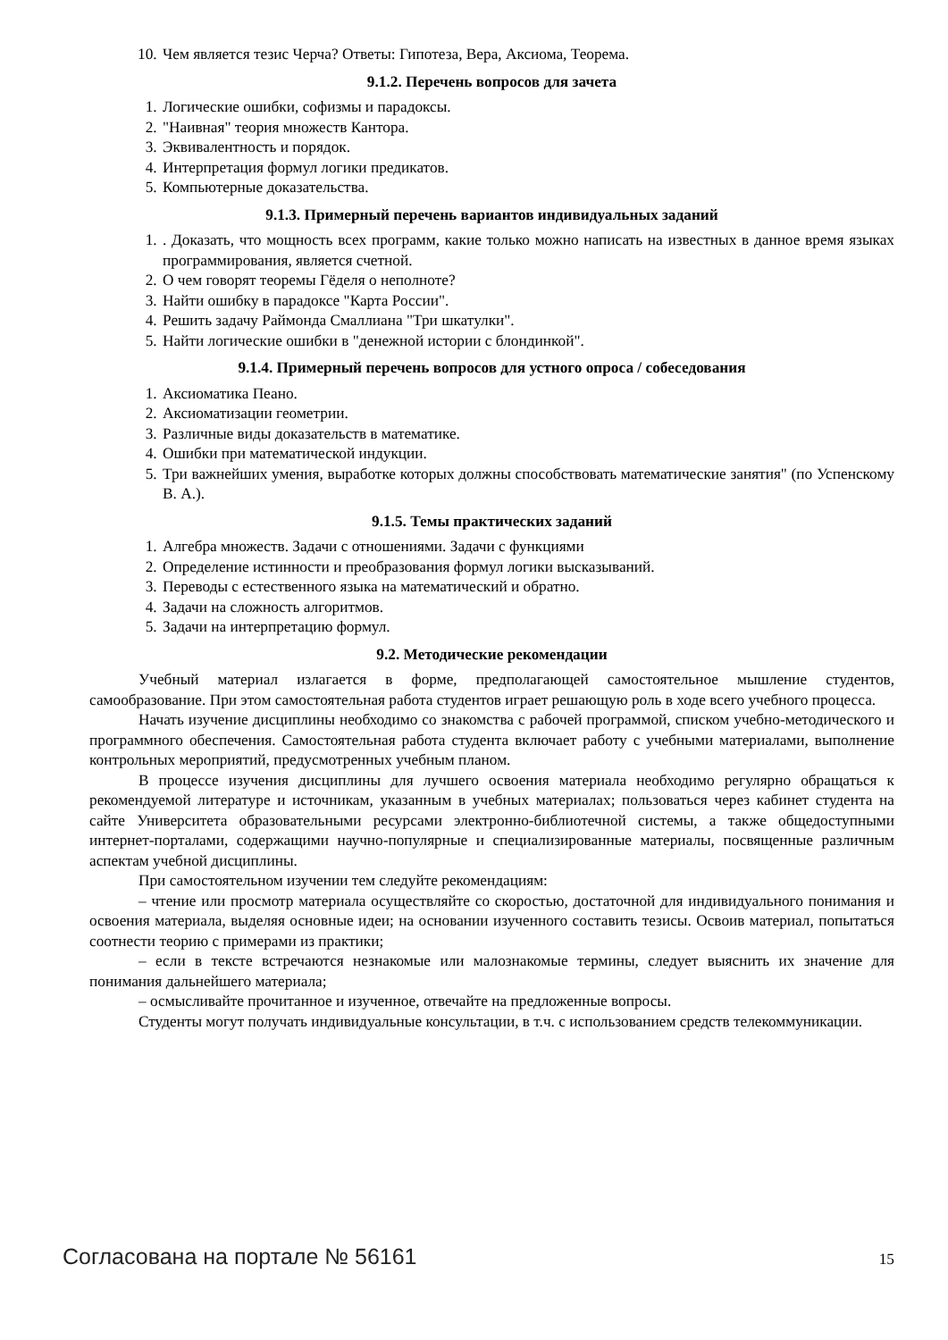10. Чем является тезис Черча? Ответы: Гипотеза, Вера, Аксиома, Теорема.
9.1.2. Перечень вопросов для зачета
1. Логические ошибки, софизмы и парадоксы.
2. "Наивная" теория множеств Кантора.
3. Эквивалентность и порядок.
4. Интерпретация формул логики предикатов.
5. Компьютерные доказательства.
9.1.3. Примерный перечень вариантов индивидуальных заданий
1. . Доказать, что мощность всех программ, какие только можно написать на известных в данное время языках программирования, является счетной.
2. О чем говорят теоремы Гёделя о неполноте?
3. Найти ошибку в парадоксе "Карта России".
4. Решить задачу Раймонда Смаллиана "Три шкатулки".
5. Найти логические ошибки в "денежной истории с блондинкой".
9.1.4. Примерный перечень вопросов для устного опроса / собеседования
1. Аксиоматика Пеано.
2. Аксиоматизации геометрии.
3. Различные виды доказательств в математике.
4. Ошибки при математической индукции.
5. Три важнейших умения, выработке которых должны способствовать математические занятия" (по Успенскому В. А.).
9.1.5. Темы практических заданий
1. Алгебра множеств. Задачи с отношениями. Задачи с функциями
2. Определение истинности и преобразования формул логики высказываний.
3. Переводы с естественного языка на математический и обратно.
4. Задачи на сложность алгоритмов.
5. Задачи на интерпретацию формул.
9.2. Методические рекомендации
Учебный материал излагается в форме, предполагающей самостоятельное мышление студентов, самообразование. При этом самостоятельная работа студентов играет решающую роль в ходе всего учебного процесса.
Начать изучение дисциплины необходимо со знакомства с рабочей программой, списком учебно-методического и программного обеспечения. Самостоятельная работа студента включает работу с учебными материалами, выполнение контрольных мероприятий, предусмотренных учебным планом.
В процессе изучения дисциплины для лучшего освоения материала необходимо регулярно обращаться к рекомендуемой литературе и источникам, указанным в учебных материалах; пользоваться через кабинет студента на сайте Университета образовательными ресурсами электронно-библиотечной системы, а также общедоступными интернет-порталами, содержащими научно-популярные и специализированные материалы, посвященные различным аспектам учебной дисциплины.
При самостоятельном изучении тем следуйте рекомендациям:
– чтение или просмотр материала осуществляйте со скоростью, достаточной для индивидуального понимания и освоения материала, выделяя основные идеи; на основании изученного составить тезисы. Освоив материал, попытаться соотнести теорию с примерами из практики;
– если в тексте встречаются незнакомые или малознакомые термины, следует выяснить их значение для понимания дальнейшего материала;
– осмысливайте прочитанное и изученное, отвечайте на предложенные вопросы.
Студенты могут получать индивидуальные консультации, в т.ч. с использованием средств телекоммуникации.
Согласована на портале № 56161 15